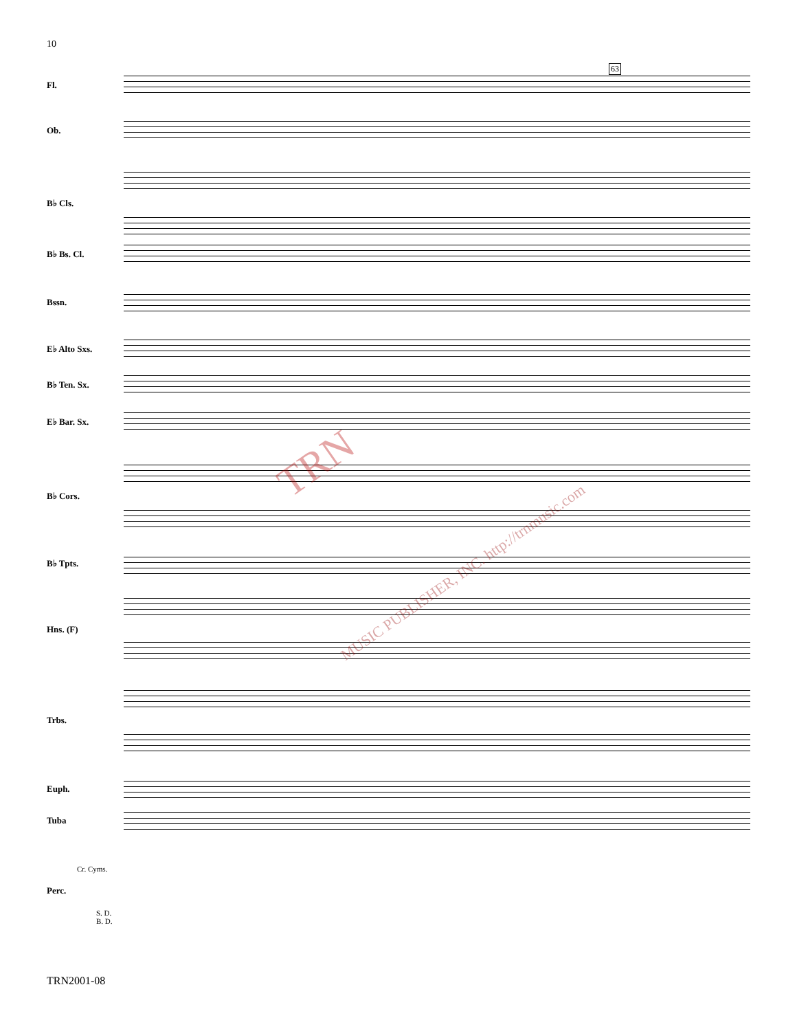10
63
Fl.
Ob.
B♭ Cls.
B♭ Bs. Cl.
Bssn.
E♭ Alto Sxs.
B♭ Ten. Sx.
E♭ Bar. Sx.
B♭ Cors.
B♭ Tpts.
Hns. (F)
Trbs.
Euph.
Tuba
Cr. Cyms.
Perc.
S. D.
B. D.
TRN
MUSIC PUBLISHER, INC. http://trnmusic.com
TRN2001-08